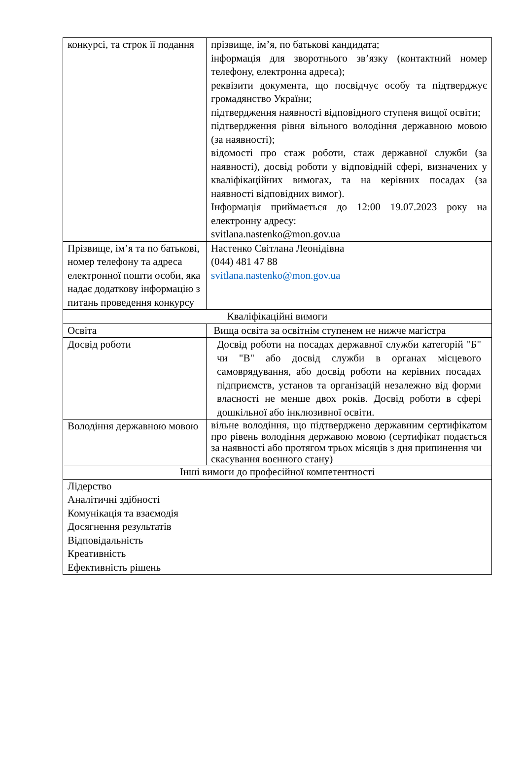| конкурсі, та строк її подання | прізвище, ім’я, по батькові кандидата; інформація для зворотнього зв’язку (контактний номер телефону, електронна адреса); реквізити документа, що посвідчує особу та підтверджує громадянство України; підтвердження наявності відповідного ступеня вищої освіти; підтвердження рівня вільного володіння державною мовою (за наявності); відомості про стаж роботи, стаж державної служби (за наявності), досвід роботи у відповідній сфері, визначених у кваліфікаційних вимогах, та на керівних посадах (за наявності відповідних вимог). Інформація приймається до 12:00 19.07.2023 року на електронну адресу: svitlana.nastenko@mon.gov.ua |
| Прізвище, ім’я та по батькові, номер телефону та адреса електронної пошти особи, яка надає додаткову інформацію з питань проведення конкурсу | Настенко Світлана Леонідівна (044) 481 47 88 svitlana.nastenko@mon.gov.ua |
| Кваліфікаційні вимоги | |
| Освіта | Вища освіта за освітнім ступенем не нижче магістра |
| Досвід роботи | Досвід роботи на посадах державної служби категорій "Б" чи "В" або досвід служби в органах місцевого самоврядування, або досвід роботи на керівних посадах підприємств, установ та організацій незалежно від форми власності не менше двох років. Досвід роботи в сфері дошкільної або інклюзивної освіти. |
| Володіння державною мовою | вільне володіння, що підтверджено державним сертифікатом про рівень володіння державою мовою (сертифікат подається за наявності або протягом трьох місяців з дня припинення чи скасування воєнного стану) |
| Інші вимоги до професійної компетентності | |
| Лідерство Аналітичні здібності Комунікація та взаємодія Досягнення результатів Відповідальність Креативність Ефективність рішень | |